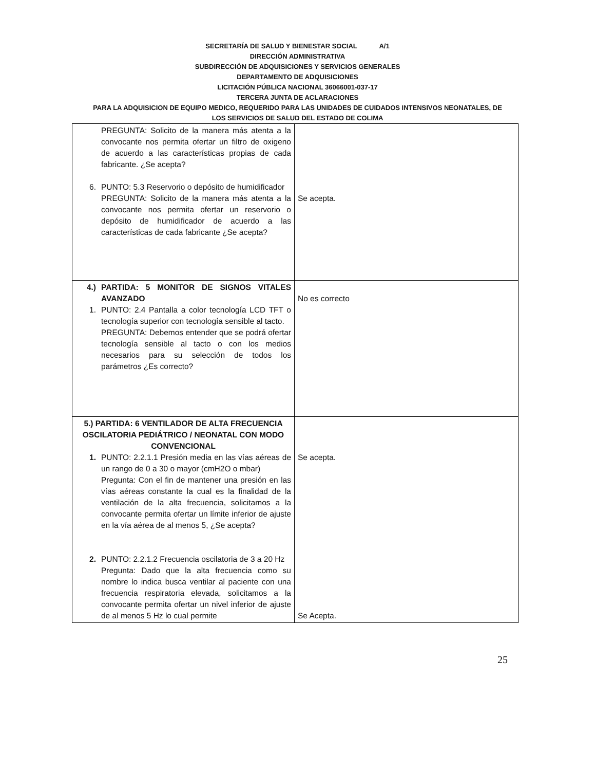SECRETARÍA DE SALUD Y BIENESTAR SOCIAL A/1
DIRECCIÓN ADMINISTRATIVA
SUBDIRECCIÓN DE ADQUISICIONES Y SERVICIOS GENERALES
DEPARTAMENTO DE ADQUISICIONES
LICITACIÓN PÚBLICA NACIONAL 36066001-037-17
TERCERA JUNTA DE ACLARACIONES
PARA LA ADQUISICION DE EQUIPO MEDICO, REQUERIDO PARA LAS UNIDADES DE CUIDADOS INTENSIVOS NEONATALES, DE
LOS SERVICIOS DE SALUD DEL ESTADO DE COLIMA
| PREGUNTA: Solicito de la manera más atenta a la convocante nos permita ofertar un filtro de oxigeno de acuerdo a las características propias de cada fabricante. ¿Se acepta? 6. PUNTO: 5.3 Reservorio o depósito de humidificador PREGUNTA: Solicito de la manera más atenta a la convocante nos permita ofertar un reservorio o depósito de humidificador de acuerdo a las características de cada fabricante ¿Se acepta? | Se acepta. |
| 4.) PARTIDA: 5 MONITOR DE SIGNOS VITALES AVANZADO 1. PUNTO: 2.4 Pantalla a color tecnología LCD TFT o tecnología superior con tecnología sensible al tacto. PREGUNTA: Debemos entender que se podrá ofertar tecnología sensible al tacto o con los medios necesarios para su selección de todos los parámetros ¿Es correcto? | No es correcto |
| 5.) PARTIDA: 6 VENTILADOR DE ALTA FRECUENCIA OSCILATORIA PEDIÁTRICO / NEONATAL CON MODO CONVENCIONAL 1. PUNTO: 2.2.1.1 Presión media en las vías aéreas de un rango de 0 a 30 o mayor (cmH2O o mbar) Pregunta: Con el fin de mantener una presión en las vías aéreas constante la cual es la finalidad de la ventilación de la alta frecuencia, solicitamos a la convocante permita ofertar un límite inferior de ajuste en la vía aérea de al menos 5, ¿Se acepta? 2. PUNTO: 2.2.1.2 Frecuencia oscilatoria de 3 a 20 Hz Pregunta: Dado que la alta frecuencia como su nombre lo indica busca ventilar al paciente con una frecuencia respiratoria elevada, solicitamos a la convocante permita ofertar un nivel inferior de ajuste de al menos 5 Hz lo cual permite | Se acepta. Se Acepta. |
25